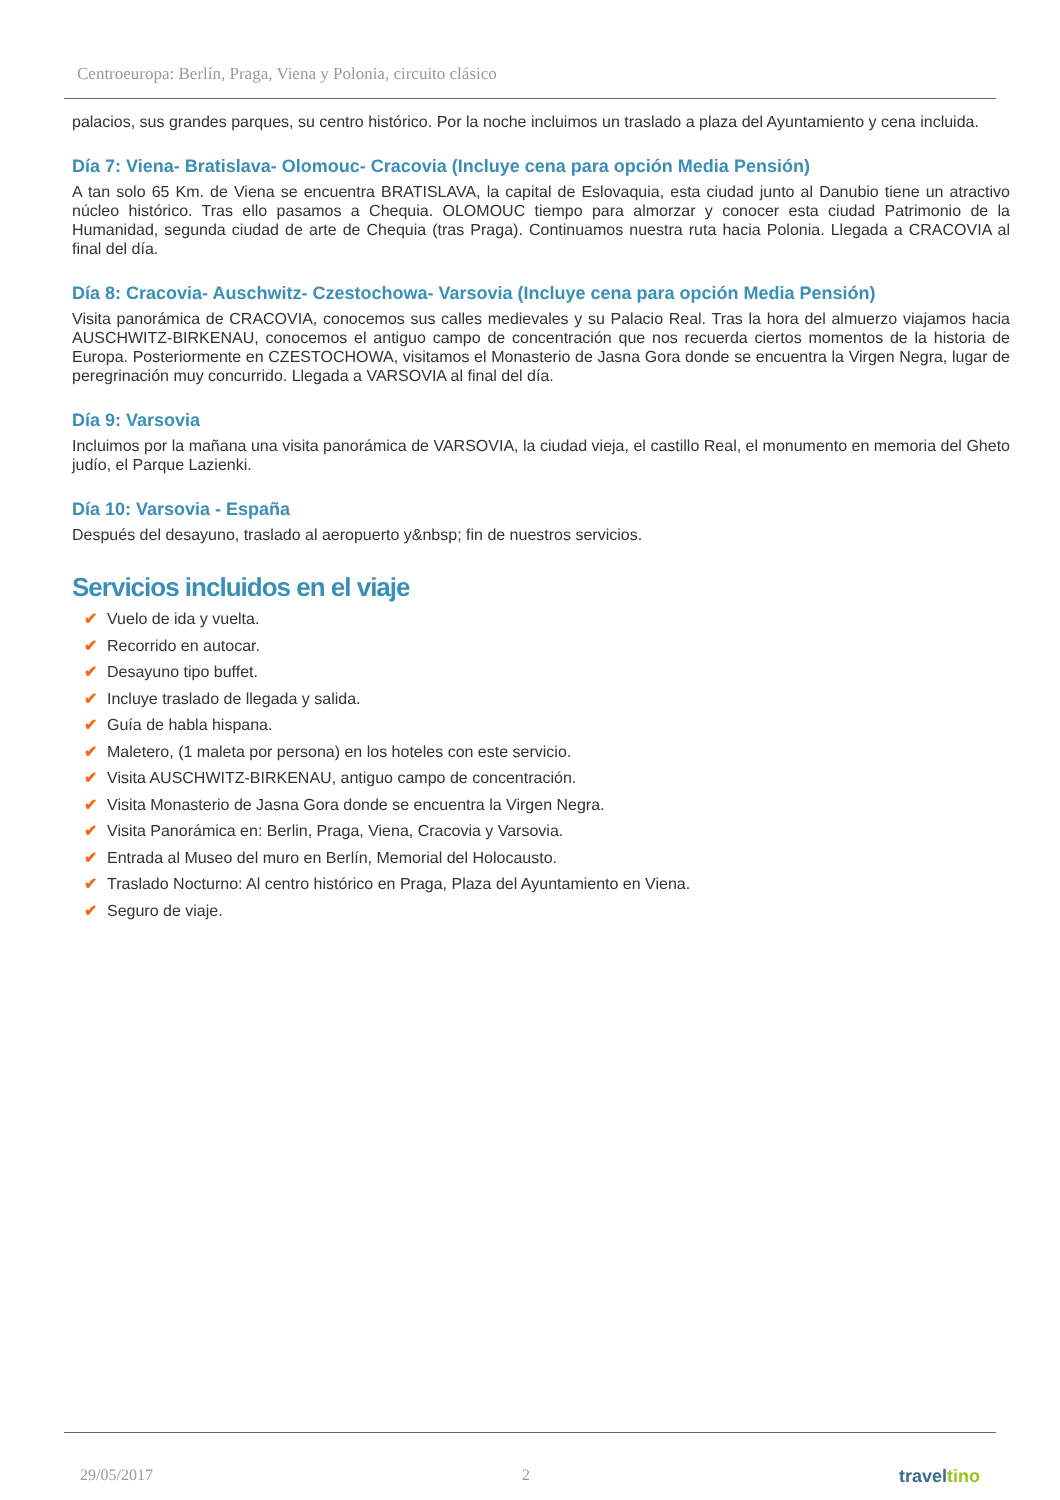Centroeuropa: Berlín, Praga, Viena y Polonia, circuito clásico
palacios, sus grandes parques, su centro histórico. Por la noche incluimos un traslado a plaza del Ayuntamiento y cena incluida.
Día 7: Viena- Bratislava- Olomouc- Cracovia (Incluye cena para opción Media Pensión)
A tan solo 65 Km. de Viena se encuentra BRATISLAVA, la capital de Eslovaquia, esta ciudad junto al Danubio tiene un atractivo núcleo histórico. Tras ello pasamos a Chequia. OLOMOUC tiempo para almorzar y conocer esta ciudad Patrimonio de la Humanidad, segunda ciudad de arte de Chequia (tras Praga). Continuamos nuestra ruta hacia Polonia. Llegada a CRACOVIA al final del día.
Día 8: Cracovia- Auschwitz- Czestochowa- Varsovia (Incluye cena para opción Media Pensión)
Visita panorámica de CRACOVIA, conocemos sus calles medievales y su Palacio Real. Tras la hora del almuerzo viajamos hacia AUSCHWITZ-BIRKENAU, conocemos el antiguo campo de concentración que nos recuerda ciertos momentos de la historia de Europa. Posteriormente en CZESTOCHOWA, visitamos el Monasterio de Jasna Gora donde se encuentra la Virgen Negra, lugar de peregrinación muy concurrido. Llegada a VARSOVIA al final del día.
Día 9: Varsovia
Incluimos por la mañana una visita panorámica de VARSOVIA, la ciudad vieja, el castillo Real, el monumento en memoria del Gheto judío, el Parque Lazienki.
Día 10: Varsovia - España
Después del desayuno, traslado al aeropuerto y&nbsp; fin de nuestros servicios.
Servicios incluidos en el viaje
✔ Vuelo de ida y vuelta.
✔ Recorrido en autocar.
✔ Desayuno tipo buffet.
✔ Incluye traslado de llegada y salida.
✔ Guía de habla hispana.
✔ Maletero, (1 maleta por persona) en los hoteles con este servicio.
✔ Visita AUSCHWITZ-BIRKENAU, antiguo campo de concentración.
✔ Visita Monasterio de Jasna Gora donde se encuentra la Virgen Negra.
✔ Visita Panorámica en: Berlin, Praga, Viena, Cracovia y Varsovia.
✔ Entrada al Museo del muro en Berlín, Memorial del Holocausto.
✔ Traslado Nocturno: Al centro histórico en Praga, Plaza del Ayuntamiento en Viena.
✔ Seguro de viaje.
29/05/2017 2 traveltino